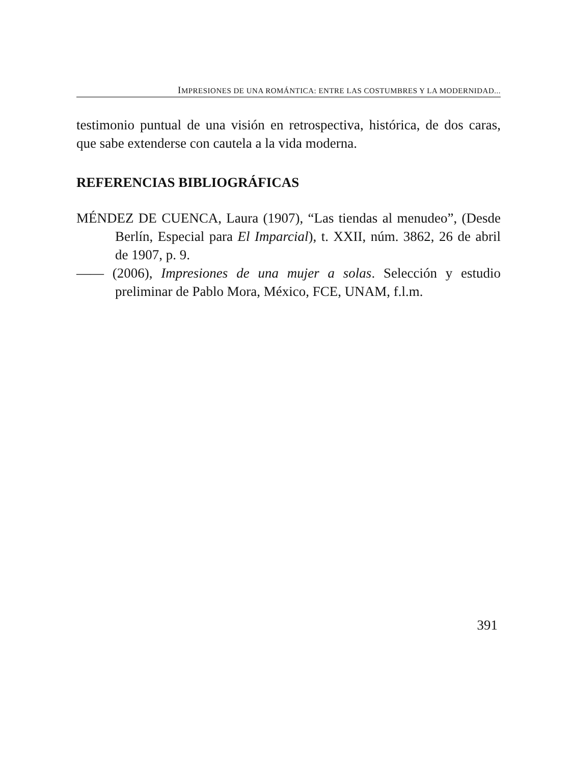IMPRESIONES DE UNA ROMÁNTICA: ENTRE LAS COSTUMBRES Y LA MODERNIDAD...
testimonio puntual de una visión en retrospectiva, histórica, de dos caras, que sabe extenderse con cautela a la vida moderna.
REFERENCIAS BIBLIOGRÁFICAS
MÉNDEZ DE CUENCA, Laura (1907), “Las tiendas al menudeo”, (Desde Berlín, Especial para El Imparcial), t. XXII, núm. 3862, 26 de abril de 1907, p. 9.
—— (2006), Impresiones de una mujer a solas. Selección y estudio preliminar de Pablo Mora, México, FCE, UNAM, f.l.m.
391